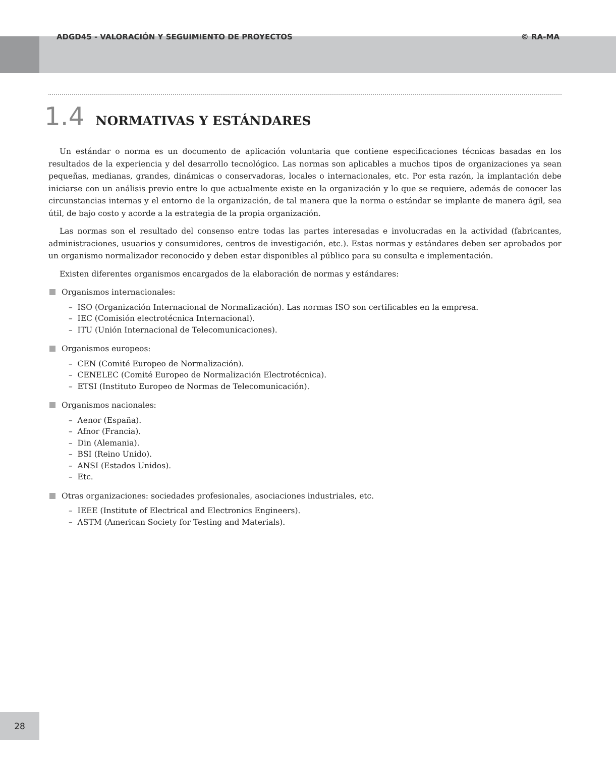ADGD45 - VALORACIÓN Y SEGUIMIENTO DE PROYECTOS © RA-MA
1.4 NORMATIVAS Y ESTÁNDARES
Un estándar o norma es un documento de aplicación voluntaria que contiene especificaciones técnicas basadas en los resultados de la experiencia y del desarrollo tecnológico. Las normas son aplicables a muchos tipos de organizaciones ya sean pequeñas, medianas, grandes, dinámicas o conservadoras, locales o internacionales, etc. Por esta razón, la implantación debe iniciarse con un análisis previo entre lo que actualmente existe en la organización y lo que se requiere, además de conocer las circunstancias internas y el entorno de la organización, de tal manera que la norma o estándar se implante de manera ágil, sea útil, de bajo costo y acorde a la estrategia de la propia organización.
Las normas son el resultado del consenso entre todas las partes interesadas e involucradas en la actividad (fabricantes, administraciones, usuarios y consumidores, centros de investigación, etc.). Estas normas y estándares deben ser aprobados por un organismo normalizador reconocido y deben estar disponibles al público para su consulta e implementación.
Existen diferentes organismos encargados de la elaboración de normas y estándares:
Organismos internacionales:
– ISO (Organización Internacional de Normalización). Las normas ISO son certificables en la empresa.
– IEC (Comisión electrotécnica Internacional).
– ITU (Unión Internacional de Telecomunicaciones).
Organismos europeos:
– CEN (Comité Europeo de Normalización).
– CENELEC (Comité Europeo de Normalización Electrotécnica).
– ETSI (Instituto Europeo de Normas de Telecomunicación).
Organismos nacionales:
– Aenor (España).
– Afnor (Francia).
– Din (Alemania).
– BSI (Reino Unido).
– ANSI (Estados Unidos).
– Etc.
Otras organizaciones: sociedades profesionales, asociaciones industriales, etc.
– IEEE (Institute of Electrical and Electronics Engineers).
– ASTM (American Society for Testing and Materials).
28